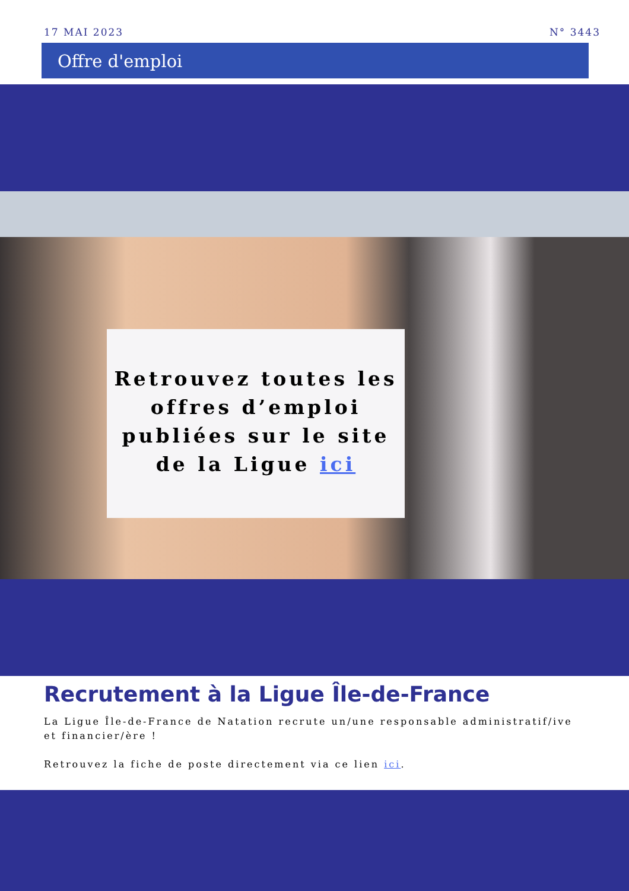17 MAI 2023 N° 3443
Offre d'emploi
Retrouvez toutes les offres d’emploi publiées sur le site de la Ligue ici
Recrutement à la Ligue Île-de-France
La Ligue Île-de-France de Natation recrute un/une responsable administratif/ive et financier/ère !
Retrouvez la fiche de poste directement via ce lien ici.